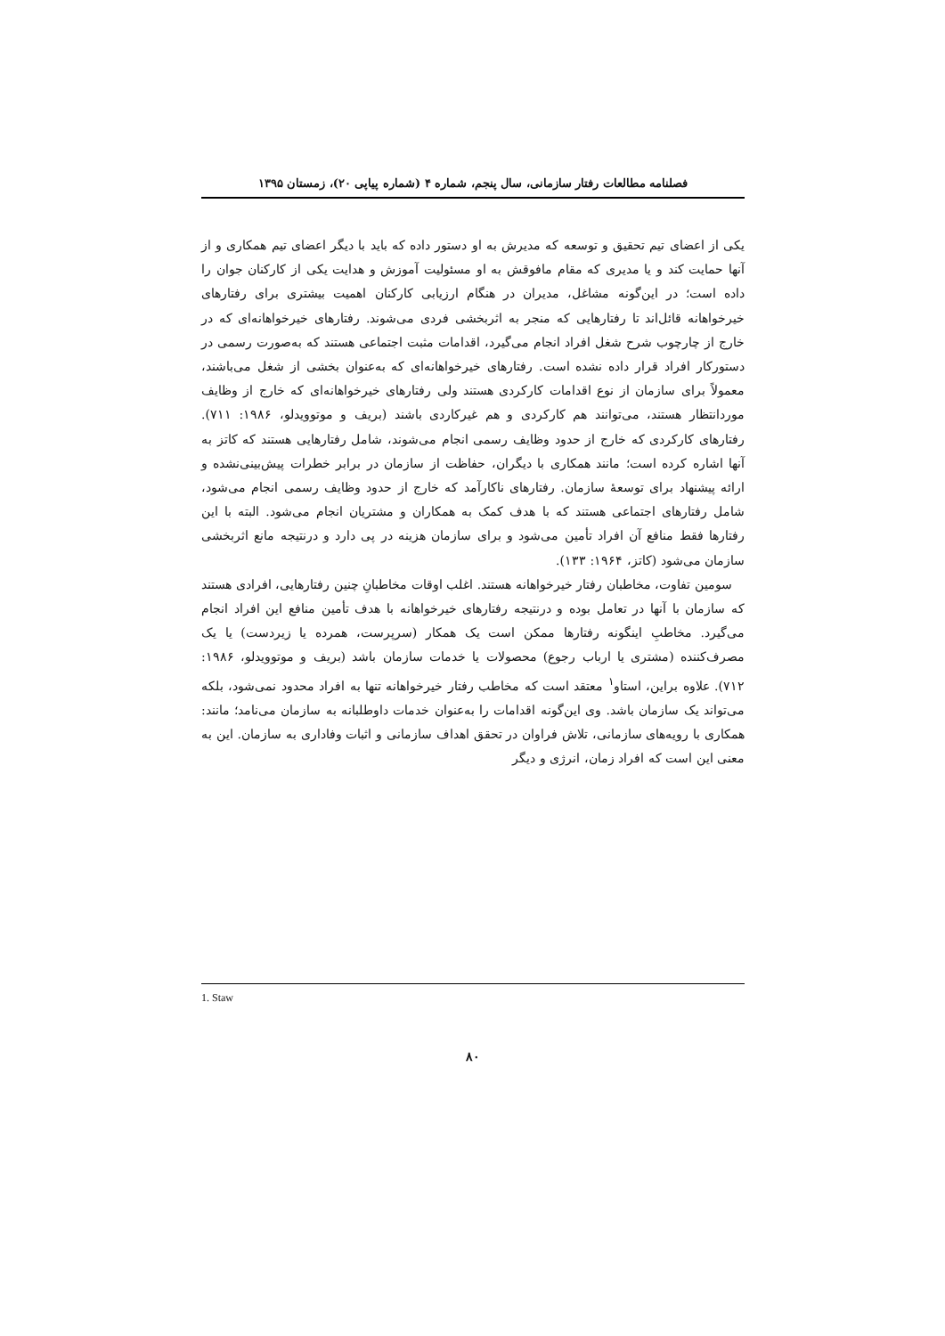فصلنامه مطالعات رفتار سازمانی، سال پنجم، شماره ۴ (شماره پیاپی ۲۰)، زمستان ۱۳۹۵
یکی از اعضای تیم تحقیق و توسعه که مدیرش به او دستور داده که باید با دیگر اعضای تیم همکاری و از آنها حمایت کند و یا مدیری که مقام مافوقش به او مسئولیت آموزش و هدایت یکی از کارکنان جوان را داده است؛ در این‌گونه مشاغل، مدیران در هنگام ارزیابی کارکنان اهمیت بیشتری برای رفتارهای خیرخواهانه قائل‌اند تا رفتارهایی که منجر به اثربخشی فردی می‌شوند. رفتارهای خیرخواهانه‌ای که در خارج از چارچوب شرح شغل افراد انجام می‌گیرد، اقدامات مثبت اجتماعی هستند که به‌صورت رسمی در دستورکار افراد قرار داده نشده است. رفتارهای خیرخواهانه‌ای که به‌عنوان بخشی از شغل می‌باشند، معمولاً برای سازمان از نوع اقدامات کارکردی هستند ولی رفتارهای خیرخواهانه‌ای که خارج از وظایف موردانتظار هستند، می‌توانند هم کارکردی و هم غیرکاردی باشند (بریف و موتوویدلو، ۱۹۸۶: ۷۱۱). رفتارهای کارکردی که خارج از حدود وظایف رسمی انجام می‌شوند، شامل رفتارهایی هستند که کاتز به آنها اشاره کرده است؛ مانند همکاری با دیگران، حفاظت از سازمان در برابر خطرات پیش‌بینی‌نشده و ارائه پیشنهاد برای توسعهٔ سازمان. رفتارهای ناکارآمد که خارج از حدود وظایف رسمی انجام می‌شود، شامل رفتارهای اجتماعی هستند که با هدف کمک به همکاران و مشتریان انجام می‌شود. البته با این رفتارها فقط منافع آن افراد تأمین می‌شود و برای سازمان هزینه در پی دارد و درنتیجه مانع اثربخشی سازمان می‌شود (کاتز، ۱۹۶۴: ۱۳۳).
سومین تفاوت، مخاطبان رفتار خیرخواهانه هستند. اغلب اوقات مخاطبانِ چنین رفتارهایی، افرادی هستند که سازمان با آنها در تعامل بوده و درنتیجه رفتارهای خیرخواهانه با هدف تأمین منافع این افراد انجام می‌گیرد. مخاطبِ اینگونه رفتارها ممکن است یک همکار (سرپرست، همرده یا زیردست) یا یک مصرف‌کننده (مشتری یا ارباب رجوع) محصولات یا خدمات سازمان باشد (بریف و موتوویدلو، ۱۹۸۶: ۷۱۲). علاوه براین، استاو<sup>۱</sup> معتقد است که مخاطب رفتار خیرخواهانه تنها به افراد محدود نمی‌شود، بلکه می‌تواند یک سازمان باشد. وی این‌گونه اقدامات را به‌عنوان خدمات داوطلبانه به سازمان می‌نامد؛ مانند: همکاری با رویه‌های سازمانی، تلاش فراوان در تحقق اهداف سازمانی و اثبات وفاداری به سازمان. این به معنی این است که افراد زمان، انرژی و دیگر
1. Staw
۸۰